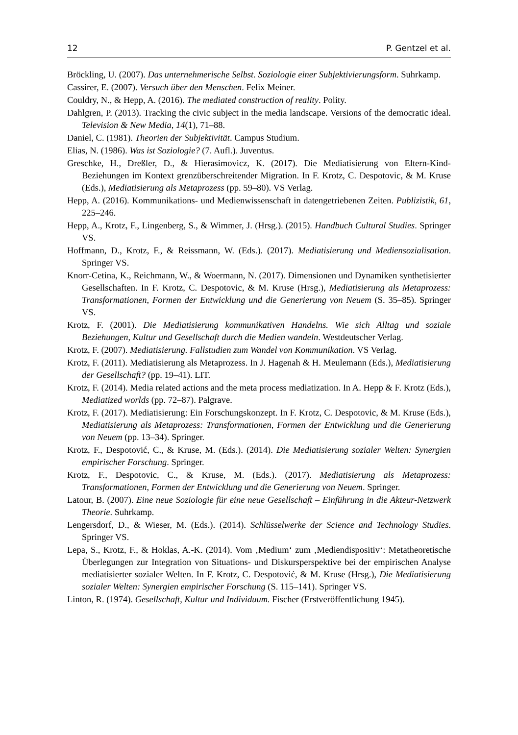12 P. Gentzel et al.
Bröckling, U. (2007). Das unternehmerische Selbst. Soziologie einer Subjektivierungsform. Suhrkamp.
Cassirer, E. (2007). Versuch über den Menschen. Felix Meiner.
Couldry, N., & Hepp, A. (2016). The mediated construction of reality. Polity.
Dahlgren, P. (2013). Tracking the civic subject in the media landscape. Versions of the democratic ideal. Television & New Media, 14(1), 71–88.
Daniel, C. (1981). Theorien der Subjektivität. Campus Studium.
Elias, N. (1986). Was ist Soziologie? (7. Aufl.). Juventus.
Greschke, H., Dreßler, D., & Hierasimovicz, K. (2017). Die Mediatisierung von Eltern-Kind-Beziehungen im Kontext grenzüberschreitender Migration. In F. Krotz, C. Despotovic, & M. Kruse (Eds.), Mediatisierung als Metaprozess (pp. 59–80). VS Verlag.
Hepp, A. (2016). Kommunikations- und Medienwissenschaft in datengetriebenen Zeiten. Publizistik, 61, 225–246.
Hepp, A., Krotz, F., Lingenberg, S., & Wimmer, J. (Hrsg.). (2015). Handbuch Cultural Studies. Springer VS.
Hoffmann, D., Krotz, F., & Reissmann, W. (Eds.). (2017). Mediatisierung und Mediensozialisation. Springer VS.
Knorr-Cetina, K., Reichmann, W., & Woermann, N. (2017). Dimensionen und Dynamiken synthetisierter Gesellschaften. In F. Krotz, C. Despotovic, & M. Kruse (Hrsg.), Mediatisierung als Metaprozess: Transformationen, Formen der Entwicklung und die Generierung von Neuem (S. 35–85). Springer VS.
Krotz, F. (2001). Die Mediatisierung kommunikativen Handelns. Wie sich Alltag und soziale Beziehungen, Kultur und Gesellschaft durch die Medien wandeln. Westdeutscher Verlag.
Krotz, F. (2007). Mediatisierung. Fallstudien zum Wandel von Kommunikation. VS Verlag.
Krotz, F. (2011). Mediatisierung als Metaprozess. In J. Hagenah & H. Meulemann (Eds.), Mediatisierung der Gesellschaft? (pp. 19–41). LIT.
Krotz, F. (2014). Media related actions and the meta process mediatization. In A. Hepp & F. Krotz (Eds.), Mediatized worlds (pp. 72–87). Palgrave.
Krotz, F. (2017). Mediatisierung: Ein Forschungskonzept. In F. Krotz, C. Despotovic, & M. Kruse (Eds.), Mediatisierung als Metaprozess: Transformationen, Formen der Entwicklung und die Generierung von Neuem (pp. 13–34). Springer.
Krotz, F., Despotović, C., & Kruse, M. (Eds.). (2014). Die Mediatisierung sozialer Welten: Synergien empirischer Forschung. Springer.
Krotz, F., Despotovic, C., & Kruse, M. (Eds.). (2017). Mediatisierung als Metaprozess: Transformationen, Formen der Entwicklung und die Generierung von Neuem. Springer.
Latour, B. (2007). Eine neue Soziologie für eine neue Gesellschaft – Einführung in die Akteur-Netzwerk Theorie. Suhrkamp.
Lengersdorf, D., & Wieser, M. (Eds.). (2014). Schlüsselwerke der Science and Technology Studies. Springer VS.
Lepa, S., Krotz, F., & Hoklas, A.-K. (2014). Vom ‚Medium‘ zum ‚Mediendispositiv‘: Metatheoretische Überlegungen zur Integration von Situations- und Diskursperspektive bei der empirischen Analyse mediatisierter sozialer Welten. In F. Krotz, C. Despotović, & M. Kruse (Hrsg.), Die Mediatisierung sozialer Welten: Synergien empirischer Forschung (S. 115–141). Springer VS.
Linton, R. (1974). Gesellschaft, Kultur und Individuum. Fischer (Erstveröffentlichung 1945).